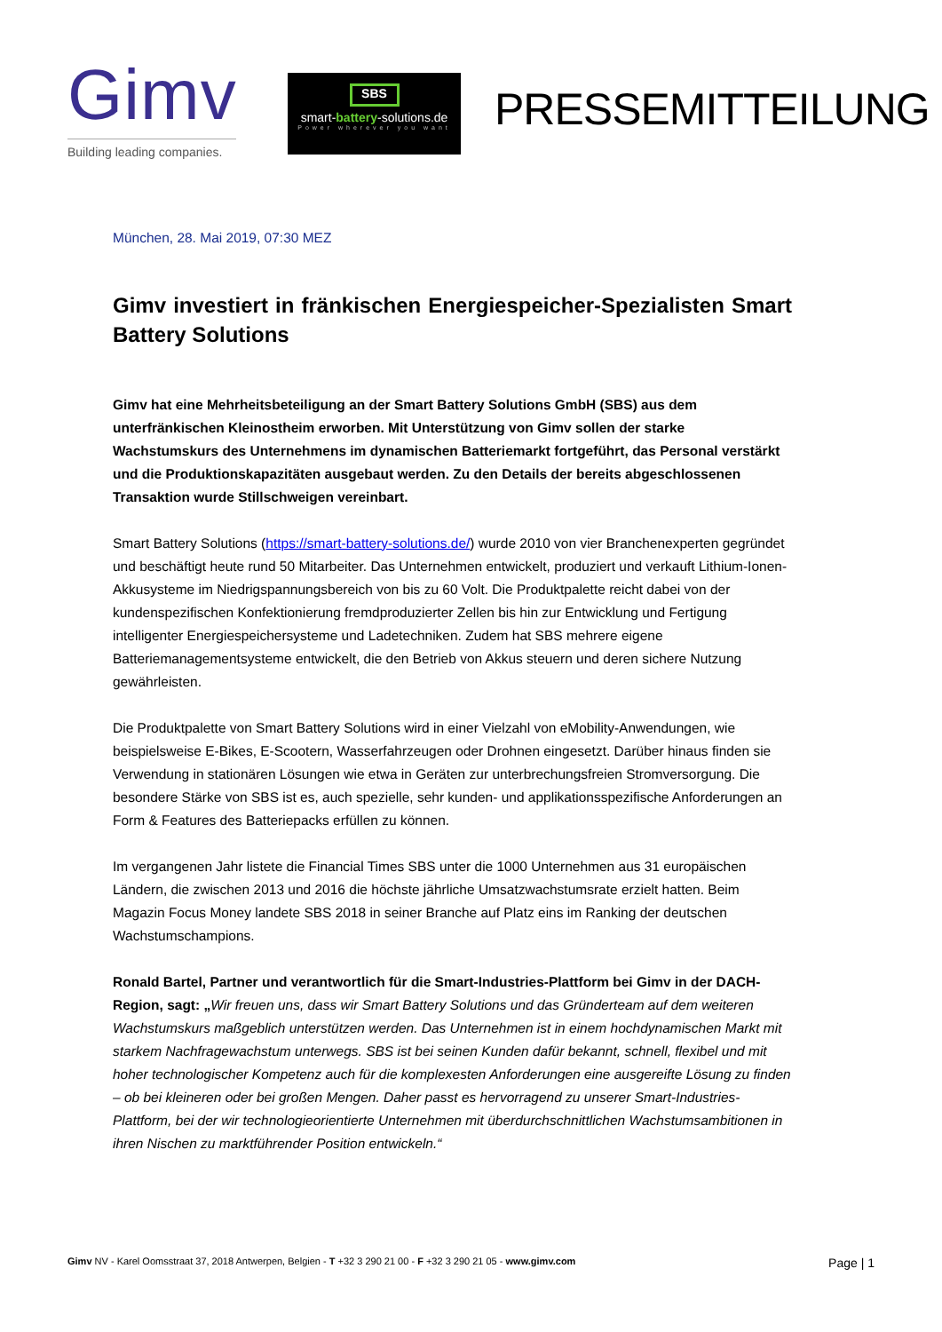Gimv
Building leading companies.
SBS
smart-battery-solutions.de
Power wherever you want
PRESSEMITTEILUNG
München, 28. Mai 2019, 07:30 MEZ
Gimv investiert in fränkischen Energiespeicher-Spezialisten Smart Battery Solutions
Gimv hat eine Mehrheitsbeteiligung an der Smart Battery Solutions GmbH (SBS) aus dem unterfränkischen Kleinostheim erworben. Mit Unterstützung von Gimv sollen der starke Wachstumskurs des Unternehmens im dynamischen Batteriemarkt fortgeführt, das Personal verstärkt und die Produktionskapazitäten ausgebaut werden. Zu den Details der bereits abgeschlossenen Transaktion wurde Stillschweigen vereinbart.
Smart Battery Solutions (https://smart-battery-solutions.de/) wurde 2010 von vier Branchenexperten gegründet und beschäftigt heute rund 50 Mitarbeiter. Das Unternehmen entwickelt, produziert und verkauft Lithium-Ionen-Akkusysteme im Niedrigspannungsbereich von bis zu 60 Volt. Die Produktpalette reicht dabei von der kundenspezifischen Konfektionierung fremdproduzierter Zellen bis hin zur Entwicklung und Fertigung intelligenter Energiespeichersysteme und Ladetechniken. Zudem hat SBS mehrere eigene Batteriemanagementsysteme entwickelt, die den Betrieb von Akkus steuern und deren sichere Nutzung gewährleisten.
Die Produktpalette von Smart Battery Solutions wird in einer Vielzahl von eMobility-Anwendungen, wie beispielsweise E-Bikes, E-Scootern, Wasserfahrzeugen oder Drohnen eingesetzt. Darüber hinaus finden sie Verwendung in stationären Lösungen wie etwa in Geräten zur unterbrechungsfreien Stromversorgung. Die besondere Stärke von SBS ist es, auch spezielle, sehr kunden- und applikationsspezifische Anforderungen an Form & Features des Batteriepacks erfüllen zu können.
Im vergangenen Jahr listete die Financial Times SBS unter die 1000 Unternehmen aus 31 europäischen Ländern, die zwischen 2013 und 2016 die höchste jährliche Umsatzwachstumsrate erzielt hatten. Beim Magazin Focus Money landete SBS 2018 in seiner Branche auf Platz eins im Ranking der deutschen Wachstumschampions.
Ronald Bartel, Partner und verantwortlich für die Smart-Industries-Plattform bei Gimv in der DACH-Region, sagt: „Wir freuen uns, dass wir Smart Battery Solutions und das Gründerteam auf dem weiteren Wachstumskurs maßgeblich unterstützen werden. Das Unternehmen ist in einem hochdynamischen Markt mit starkem Nachfragewachstum unterwegs. SBS ist bei seinen Kunden dafür bekannt, schnell, flexibel und mit hoher technologischer Kompetenz auch für die komplexesten Anforderungen eine ausgereifte Lösung zu finden – ob bei kleineren oder bei großen Mengen. Daher passt es hervorragend zu unserer Smart-Industries-Plattform, bei der wir technologieorientierte Unternehmen mit überdurchschnittlichen Wachstumsambitionen in ihren Nischen zu marktführender Position entwickeln.“
Gimv NV - Karel Oomsstraat 37, 2018 Antwerpen, Belgien - T +32 3 290 21 00 - F +32 3 290 21 05 - www.gimv.com
Page | 1